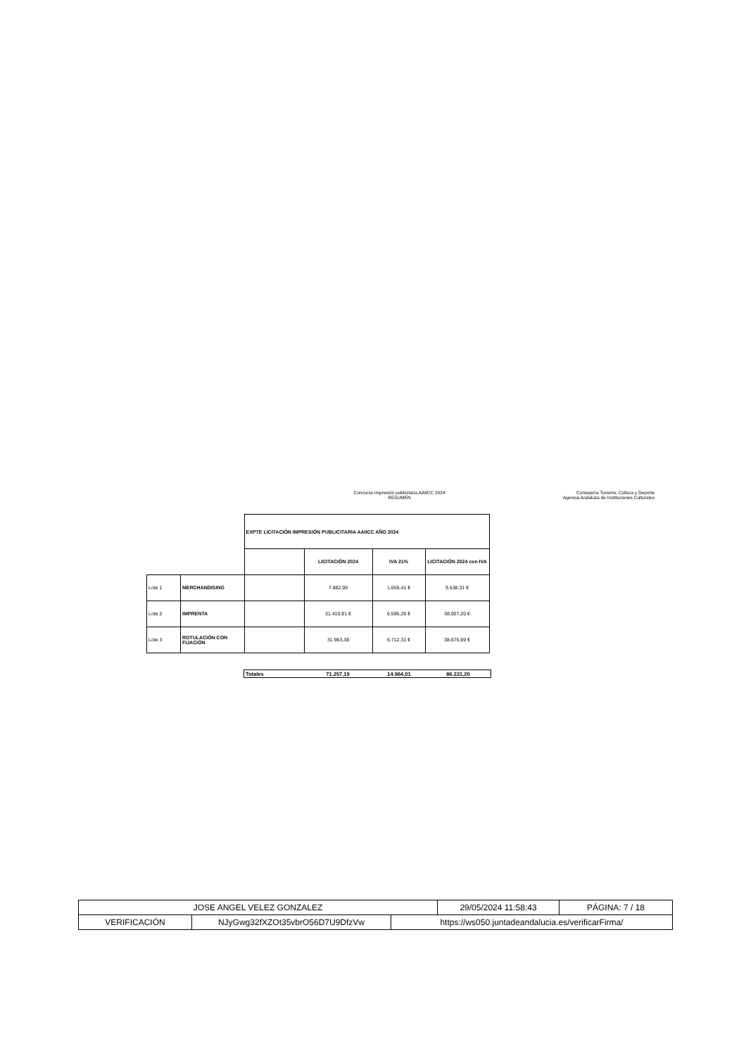Concurso impresión publicitaria AAIICC 2024
RESUMEN
Consejería Turismo, Cultura y Deporte
Agencia Andaluza de Instituciones Culturales
| | | EXPTE LICITACIÓN IMPRESIÓN PUBLICITARIA AAIICC AÑO 2024 | | | |
| | | | LICITACIÓN 2024 | IVA 21% | LICITACIÓN 2024 con IVA |
| Lote 1 | MERCHANDISING | | 7.882,90 | 1.655,41 € | 9.538,31 € |
| Lote 2 | IMPRENTA | | 31.410,91 € | 6.596,29 € | 38.007,20 € |
| Lote 3 | ROTULACIÓN CON FIJACIÓN | | 31.963,38 | 6.712,31 € | 38.675,69 € |
| Totales | 71.257,19 | 14.964,01 | 86.221,20 |
| JOSE ANGEL VELEZ GONZALEZ | | | 29/05/2024 11:58:43 | PÁGINA: 7 / 18 |
| VERIFICACIÓN | NJyGwg32fXZOt35vbrO56D7U9DfzVw | https://ws050.juntadeandalucia.es/verificarFirma/ | | |